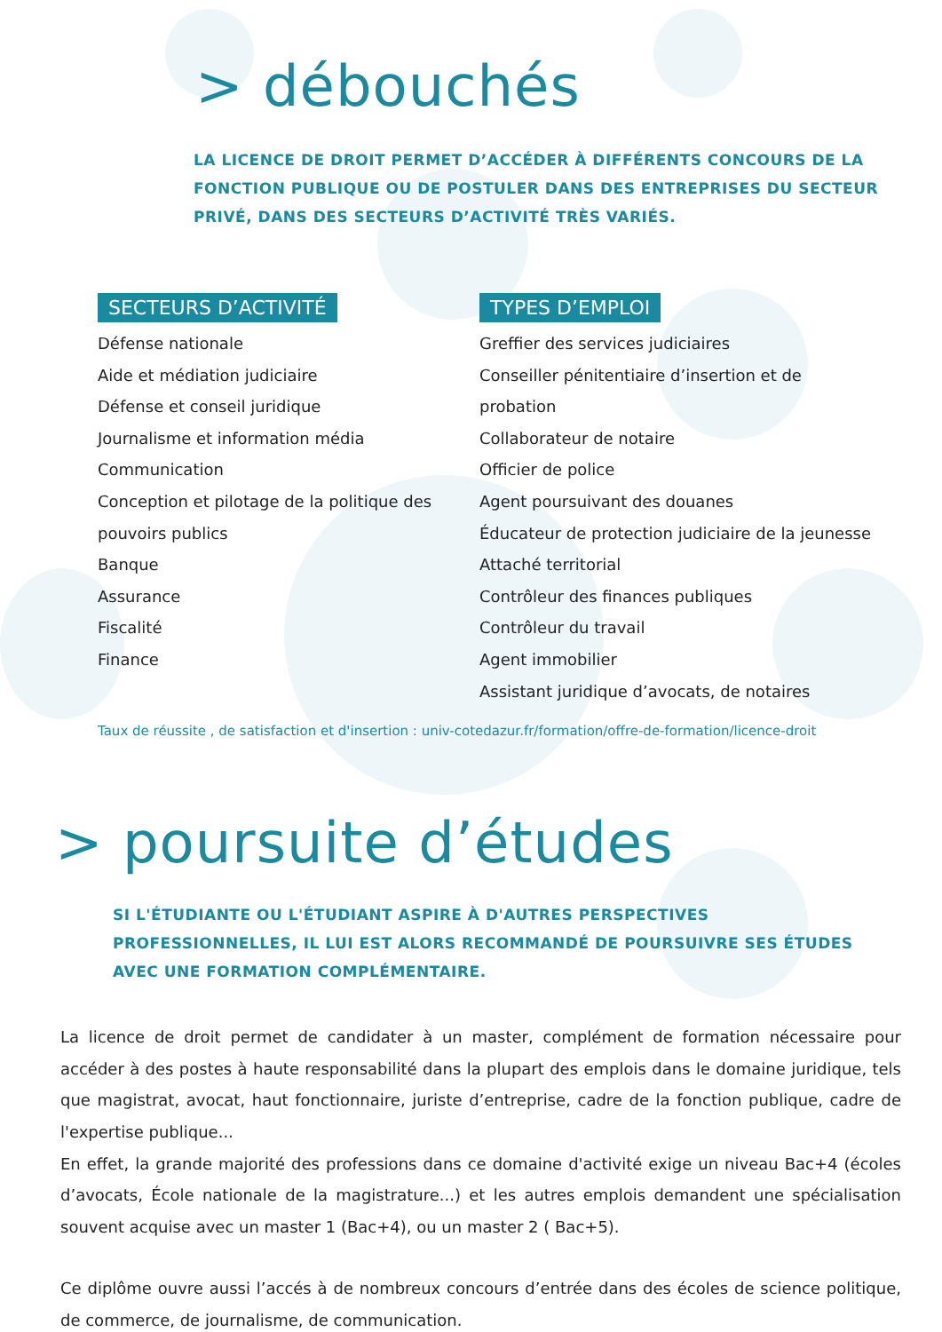> débouchés
LA LICENCE DE DROIT PERMET D’ACCÉDER À DIFFÉRENTS CONCOURS DE LA FONCTION PUBLIQUE OU DE POSTULER DANS DES ENTREPRISES DU SECTEUR PRIVÉ, DANS DES SECTEURS D’ACTIVITÉ TRÈS VARIÉS.
SECTEURS D’ACTIVITÉ
Défense nationale
Aide et médiation judiciaire
Défense et conseil juridique
Journalisme et information média
Communication
Conception et pilotage de la politique des pouvoirs publics
Banque
Assurance
Fiscalité
Finance
TYPES D’EMPLOI
Greffier des services judiciaires
Conseiller pénitentiaire d’insertion et de probation
Collaborateur de notaire
Officier de police
Agent poursuivant des douanes
Éducateur de protection judiciaire de la jeunesse
Attaché territorial
Contrôleur des finances publiques
Contrôleur du travail
Agent immobilier
Assistant juridique d’avocats, de notaires
Taux de réussite , de satisfaction et d'insertion : univ-cotedazur.fr/formation/offre-de-formation/licence-droit
> poursuite d’études
SI L'ÉTUDIANTE OU L'ÉTUDIANT ASPIRE À D'AUTRES PERSPECTIVES PROFESSIONNELLES, IL LUI EST ALORS RECOMMANDÉ DE POURSUIVRE SES ÉTUDES AVEC UNE FORMATION COMPLÉMENTAIRE.
La licence de droit permet de candidater à un master, complément de formation nécessaire pour accéder à des postes à haute responsabilité dans la plupart des emplois dans le domaine juridique, tels que magistrat, avocat, haut fonctionnaire, juriste d’entreprise, cadre de la fonction publique, cadre de l'expertise publique...
En effet, la grande majorité des professions dans ce domaine d'activité exige un niveau Bac+4 (écoles d’avocats, École nationale de la magistrature...) et les autres emplois demandent une spécialisation souvent acquise avec un master 1 (Bac+4), ou un master 2 ( Bac+5).
Ce diplôme ouvre aussi l’accés à de nombreux concours d’entrée dans des écoles de science politique, de commerce, de journalisme, de communication.